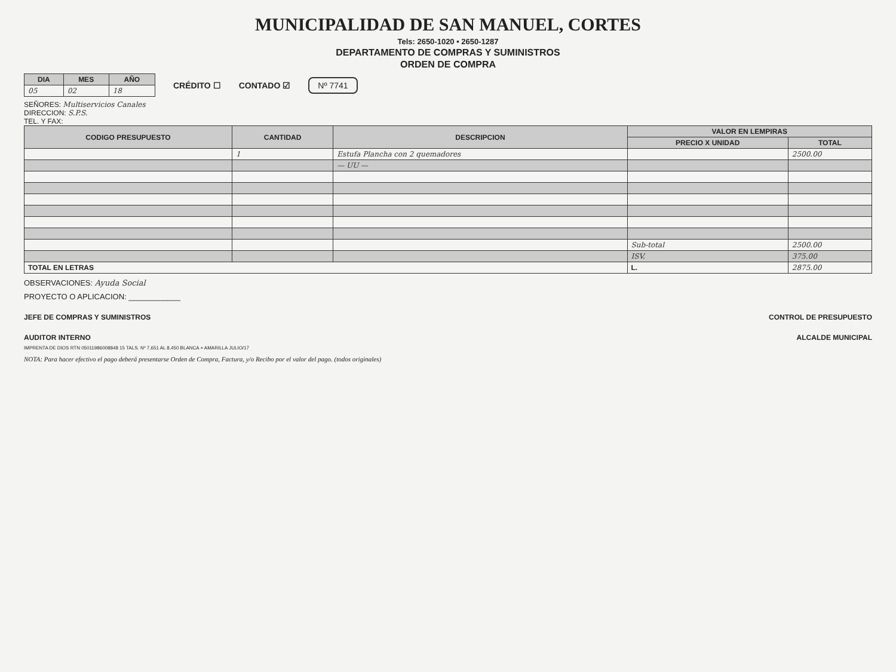MUNICIPALIDAD DE SAN MANUEL, CORTES
Tels: 2650-1020 • 2650-1287
DEPARTAMENTO DE COMPRAS Y SUMINISTROS
ORDEN DE COMPRA
| DIA | MES | AÑO |
| --- | --- | --- |
| 05 | 02 | 18 |
CRÉDITO ☐ CONTADO ☑
Nº 7741
SEÑORES: Multiservicios Canales
DIRECCION: S.P.S.
TEL. Y FAX:
| CODIGO PRESUPUESTO | CANTIDAD | DESCRIPCION | VALOR EN LEMPIRAS | |
| --- | --- | --- | --- | --- |
| | | | PRECIO X UNIDAD | TOTAL |
| | 1 | Estufa Plancha con 2 quemadores | | 2500.00 |
| | | — UU — | | |
| | | | Sub-total | 2500.00 |
| | | | ISV. | 375.00 |
| TOTAL EN LETRAS | | | L. | 2875.00 |
OBSERVACIONES: Ayuda Social
PROYECTO O APLICACION: ____________
JEFE DE COMPRAS Y SUMINISTROS CONTROL DE PRESUPUESTO
AUDITOR INTERNO ALCALDE MUNICIPAL
IMPRENTA DE DIOS RTN 05011986008848 15 TALS. Nº 7,651 AL 8,450 BLANCA + AMARILLA JULIO/17
NOTA: Para hacer efectivo el pago deberá presentarse Orden de Compra, Factura, y/o Recibo por el valor del pago. (todos originales)